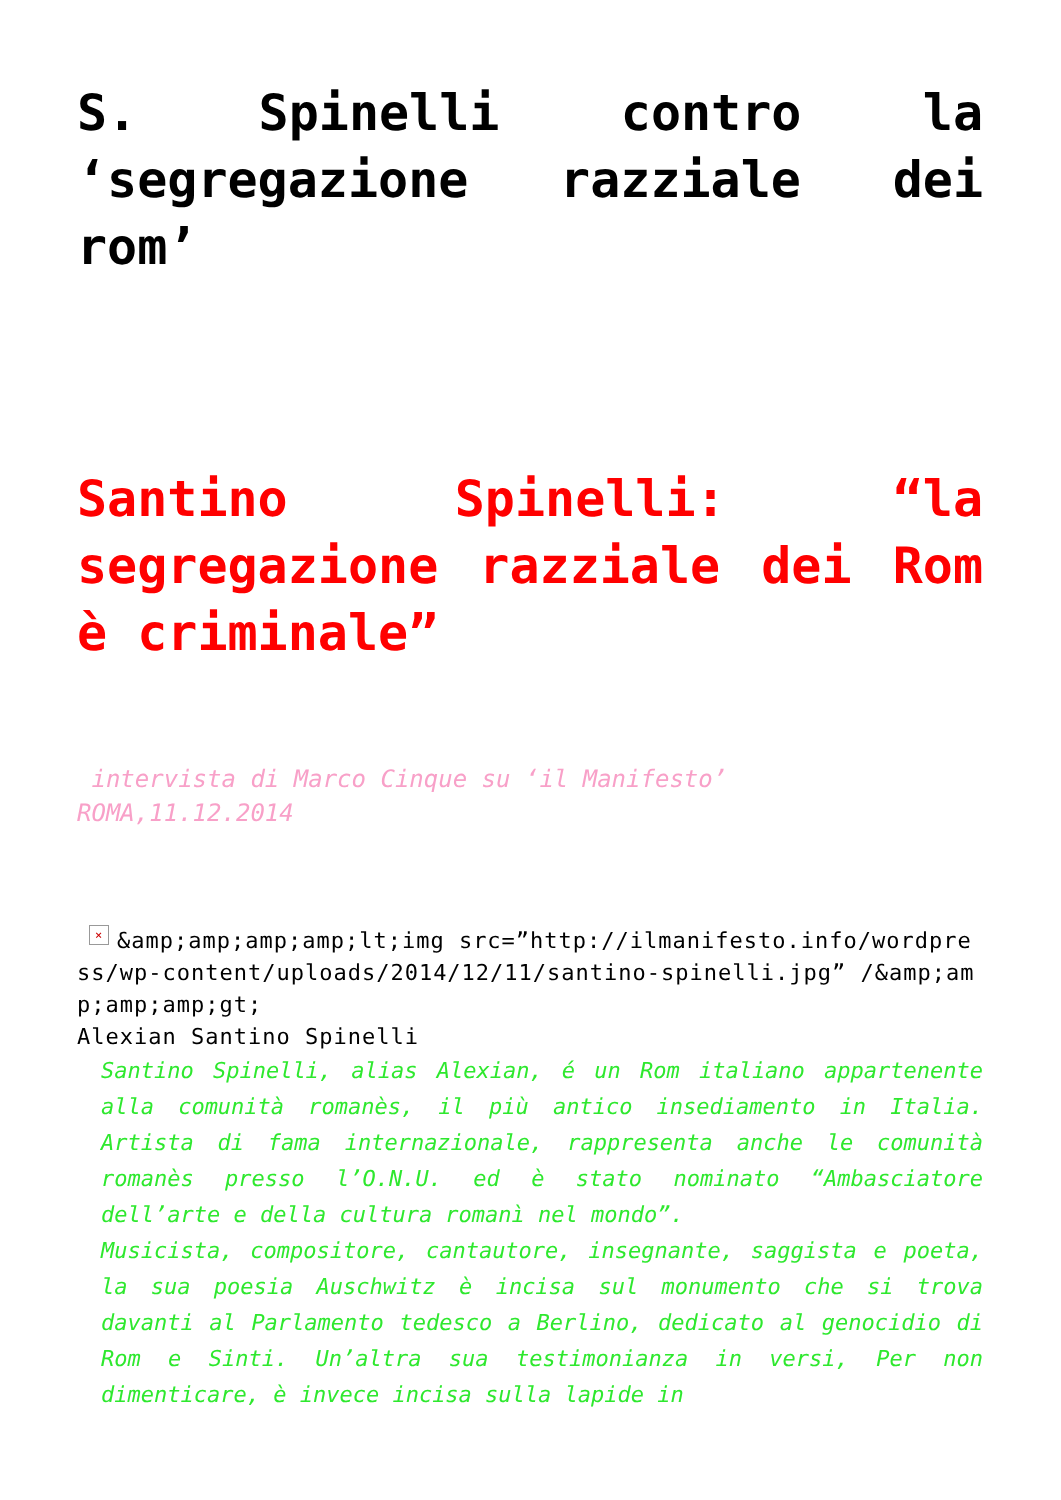S. Spinelli contro la ‘segregazione razziale dei rom’
Santino Spinelli: “la segregazione razziale dei Rom è criminale”
intervista di Marco Cinque su ‘il Manifesto’
ROMA,11.12.2014
× &amp;amp;amp;amp;lt;img src=”http://ilmanifesto.info/wordpress/wp-content/uploads/2014/12/11/santino-spinelli.jpg” /&amp;amp;amp;amp;gt;
Alexian Santino Spinelli
Santino Spinelli, alias Alexian, é un Rom italiano apparte­nente alla comunità romanès, il più antico insediamento in Italia. Artista di fama internazionale, rappresenta anche le comunità romanès presso l’O.N.U. ed è stato nominato “Amba­sciatore dell’arte e della cultura romanì nel mondo”.
Musicista, compositore, cantautore, insegnante, saggista e poeta, la sua poesia Auschwitz è incisa sul monumento che si trova davanti al Parlamento tedesco a Berlino, dedicato al genocidio di Rom e Sinti. Un’altra sua testimonianza in versi, Per non dimenticare, è invece incisa sulla lapide in